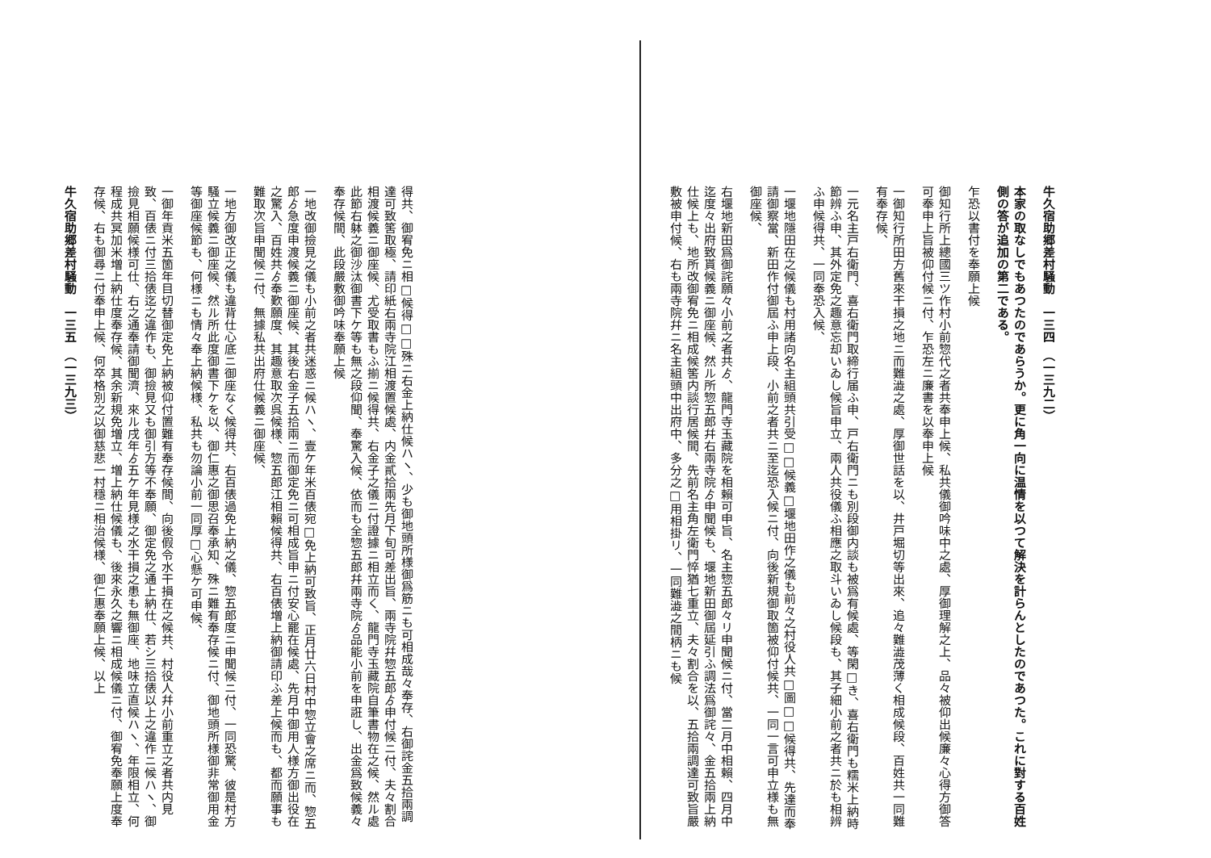牛久宿助郷差村騒動　一三四　（一三九二）
本家の取なしでもあつたのであらうか。更に角一向に温情を以つて解決を計らんとしたのであつた。これに對する百姓側の答が追加の第二である。
乍恐以書付を奉願上候
御知行所上總國三ツ作村小前惣代之者共奉申上候、私共儀御吟味中之處、厚御理解之上、品々被仰出候廉々心得方御答可奉申上旨被仰付候ニ付、乍恐左ニ廉書を以奉申上候
一御知行所田方舊來干損之地ニ而難澁之處、厚御世話を以、井戸堀切等出來、追々難澁茂薄く相成候段、百姓共一同難有奉存候、
一元名主戸右衛門、喜右衛門取締行届ふ申、戸右衛門ニも別段御内談も被爲有候處、等閑□き、喜右衛門も糯米上納時節辨ふ申、其外定免之趣意忘却いゐし候旨申立、兩人共役儀ふ相應之取斗いゐし候段も、其子細小前之者共ニ於も相辨ふ申候得共、一同奉恐入候、
一堰地隱田在之候儀も村用諸向名主組頭共引受□□候義□堰地田作之儀も前々之村役人共□圖□□候得共、先達而奉請御察當、新田作付御屆ふ申上段、小前之者共ニ至迄恐入候ニ付、向後新規御取箇被仰付候共、一同一言可申立様も無御座候、
右堰地新田爲御詫願々小前之者共ゟ、龍門寺玉藏院を相賴可申旨、名主惣五郎々リ申聞候ニ付、當二月中相賴、四月中迄度々出府致貰候義ニ御座候、然ル所惣五郎幷右兩寺院ゟ申聞候も、堰地新田御屆延引ふ調法爲御詫々、金五拾兩上納仕候上も、地所改御宥免ニ相成候筈内談行居候間、先前名主角左衛門悴猶七重立、夫々割合を以、五拾兩調達可致旨嚴敷被申付候、右も兩寺院幷ニ名主組頭中出府中、多分之□用相掛リ、一同難澁之間柄ニも候
得共、御宥免ニ相□候得□□殊ニ右金上納仕候ハヽ、少も御地頭所様御爲筋ニも可相成哉々奉存、右御詫金五拾兩調達可致筈取極、請印紙右兩寺院江相渡置候處、内金貳拾兩先月下旬可差出旨、兩寺院幷惣五郎ゟ申付候ニ付、夫々割合相渡候義ニ御座候、尤受取書もふ揃ニ候得共、右金子之儀ニ付證據ニ相立而く、龍門寺玉藏院自筆書物在之候、然ル處此節右躰之御沙汰御書下ケ等も無之段仰聞、奉驚入候、依而も全惣五郎幷兩寺院ゟ品能小前を申誑し、出金爲致候義々奉存候間、此段嚴敷御吟味奉願上候
一地改御撿見之儀も小前之者共迷惑ニ候ハヽ、壹ケ年米百俵宛□免上納可致旨、正月廿六日村中惣立會之席ニ而、惣五郎ゟ急度申渡候義ニ御座候、其後右金子五拾兩ニ而御定免ニ可相成旨申ニ付安心罷在候處、先月中御用人様方御出役在之驚入、百姓共ゟ奉歎願度、其趣意取次呉候様、惣五郎江相賴候得共、右百俵増上納御請印ふ差上候而も、都而願事も難取次旨申聞候ニ付、無據私共出府仕候義ニ御座候、
一地方御改正之儀も違背仕心底ニ御座なく候得共、右百俵過免上納之儀、惣五郎度ニ申聞候ニ付、一同恐驚、彼是村方騒立候義ニ御座候、然ル所此度御書下ケを以、御仁惠之御思召奉承知、殊ニ難有奉存候ニ付、御地頭所様御非常御用金等御座候節も、何様ニも情々奉上納候様、私共も勿論小前一同厚□心懸ケ可申候、
一御年貢米五箇年目切替御定免上納被仰付置難有奉存候間、向後假令水干損在之候共、村役人幷小前重立之者共内見致、百俵ニ付三拾俵迄之違作も、御撿見又も御引方等不奉願、御定免之通上納仕、若シ三拾俵以上之違作ニ候ハヽ、御撿見相願候様可仕、右之通奉請御聞濟、來ル戌年ゟ五ケ年見様之水干損之患も無御座、地味立直候ハヽ、年限相立、何程成共冥加米増上納仕度奉存候、其余新規免増立、増上納仕候儀も、後來永久之響ニ相成候儀ニ付、御宥免奉願上度奉存候、右も御尋ニ付奉申上候、何卒格別之以御慈悲一村穩ニ相治候様、御仁惠奉願上候、以上
牛久宿助郷差村騒動　一三五　（一三九三）